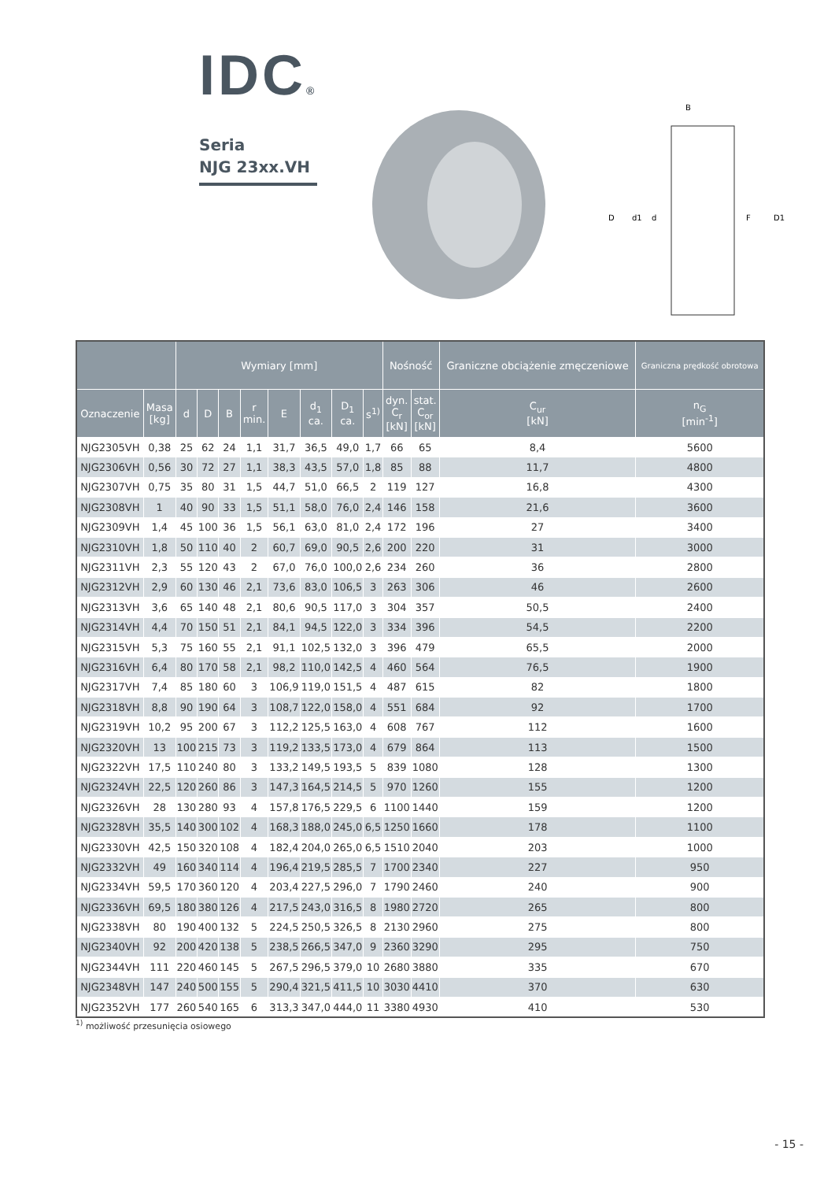IDC®
Seria
NJG 23xx.VH
B
D
d1
d
F
D1
| | | Wymiary [mm] | | | | | | | | Nośność | | Graniczne obciążenie zmęczeniowe | Graniczna prędkość obrotowa |
| --- | --- | --- | --- | --- | --- | --- | --- | --- | --- | --- | --- | --- | --- |
| Oznaczenie | Masa [kg] | d | D | B | r min. | E | d<sub>1</sub> ca. | D<sub>1</sub> ca. | s<sup>1)</sup> | dyn. C<sub>r</sub> [kN] | stat. C<sub>or</sub> [kN] | C<sub>ur</sub> [kN] | n<sub>G</sub> [min<sup>-1</sup>] |
| NJG2305VH | 0,38 | 25 | 62 | 24 | 1,1 | 31,7 | 36,5 | 49,0 | 1,7 | 66 | 65 | 8,4 | 5600 |
| NJG2306VH | 0,56 | 30 | 72 | 27 | 1,1 | 38,3 | 43,5 | 57,0 | 1,8 | 85 | 88 | 11,7 | 4800 |
| NJG2307VH | 0,75 | 35 | 80 | 31 | 1,5 | 44,7 | 51,0 | 66,5 | 2 | 119 | 127 | 16,8 | 4300 |
| NJG2308VH | 1 | 40 | 90 | 33 | 1,5 | 51,1 | 58,0 | 76,0 | 2,4 | 146 | 158 | 21,6 | 3600 |
| NJG2309VH | 1,4 | 45 | 100 | 36 | 1,5 | 56,1 | 63,0 | 81,0 | 2,4 | 172 | 196 | 27 | 3400 |
| NJG2310VH | 1,8 | 50 | 110 | 40 | 2 | 60,7 | 69,0 | 90,5 | 2,6 | 200 | 220 | 31 | 3000 |
| NJG2311VH | 2,3 | 55 | 120 | 43 | 2 | 67,0 | 76,0 | 100,0 | 2,6 | 234 | 260 | 36 | 2800 |
| NJG2312VH | 2,9 | 60 | 130 | 46 | 2,1 | 73,6 | 83,0 | 106,5 | 3 | 263 | 306 | 46 | 2600 |
| NJG2313VH | 3,6 | 65 | 140 | 48 | 2,1 | 80,6 | 90,5 | 117,0 | 3 | 304 | 357 | 50,5 | 2400 |
| NJG2314VH | 4,4 | 70 | 150 | 51 | 2,1 | 84,1 | 94,5 | 122,0 | 3 | 334 | 396 | 54,5 | 2200 |
| NJG2315VH | 5,3 | 75 | 160 | 55 | 2,1 | 91,1 | 102,5 | 132,0 | 3 | 396 | 479 | 65,5 | 2000 |
| NJG2316VH | 6,4 | 80 | 170 | 58 | 2,1 | 98,2 | 110,0 | 142,5 | 4 | 460 | 564 | 76,5 | 1900 |
| NJG2317VH | 7,4 | 85 | 180 | 60 | 3 | 106,9 | 119,0 | 151,5 | 4 | 487 | 615 | 82 | 1800 |
| NJG2318VH | 8,8 | 90 | 190 | 64 | 3 | 108,7 | 122,0 | 158,0 | 4 | 551 | 684 | 92 | 1700 |
| NJG2319VH | 10,2 | 95 | 200 | 67 | 3 | 112,2 | 125,5 | 163,0 | 4 | 608 | 767 | 112 | 1600 |
| NJG2320VH | 13 | 100 | 215 | 73 | 3 | 119,2 | 133,5 | 173,0 | 4 | 679 | 864 | 113 | 1500 |
| NJG2322VH | 17,5 | 110 | 240 | 80 | 3 | 133,2 | 149,5 | 193,5 | 5 | 839 | 1080 | 128 | 1300 |
| NJG2324VH | 22,5 | 120 | 260 | 86 | 3 | 147,3 | 164,5 | 214,5 | 5 | 970 | 1260 | 155 | 1200 |
| NJG2326VH | 28 | 130 | 280 | 93 | 4 | 157,8 | 176,5 | 229,5 | 6 | 1100 | 1440 | 159 | 1200 |
| NJG2328VH | 35,5 | 140 | 300 | 102 | 4 | 168,3 | 188,0 | 245,0 | 6,5 | 1250 | 1660 | 178 | 1100 |
| NJG2330VH | 42,5 | 150 | 320 | 108 | 4 | 182,4 | 204,0 | 265,0 | 6,5 | 1510 | 2040 | 203 | 1000 |
| NJG2332VH | 49 | 160 | 340 | 114 | 4 | 196,4 | 219,5 | 285,5 | 7 | 1700 | 2340 | 227 | 950 |
| NJG2334VH | 59,5 | 170 | 360 | 120 | 4 | 203,4 | 227,5 | 296,0 | 7 | 1790 | 2460 | 240 | 900 |
| NJG2336VH | 69,5 | 180 | 380 | 126 | 4 | 217,5 | 243,0 | 316,5 | 8 | 1980 | 2720 | 265 | 800 |
| NJG2338VH | 80 | 190 | 400 | 132 | 5 | 224,5 | 250,5 | 326,5 | 8 | 2130 | 2960 | 275 | 800 |
| NJG2340VH | 92 | 200 | 420 | 138 | 5 | 238,5 | 266,5 | 347,0 | 9 | 2360 | 3290 | 295 | 750 |
| NJG2344VH | 111 | 220 | 460 | 145 | 5 | 267,5 | 296,5 | 379,0 | 10 | 2680 | 3880 | 335 | 670 |
| NJG2348VH | 147 | 240 | 500 | 155 | 5 | 290,4 | 321,5 | 411,5 | 10 | 3030 | 4410 | 370 | 630 |
| NJG2352VH | 177 | 260 | 540 | 165 | 6 | 313,3 | 347,0 | 444,0 | 11 | 3380 | 4930 | 410 | 530 |
<sup>1)</sup> możliwość przesunięcia osiowego
- 15 -